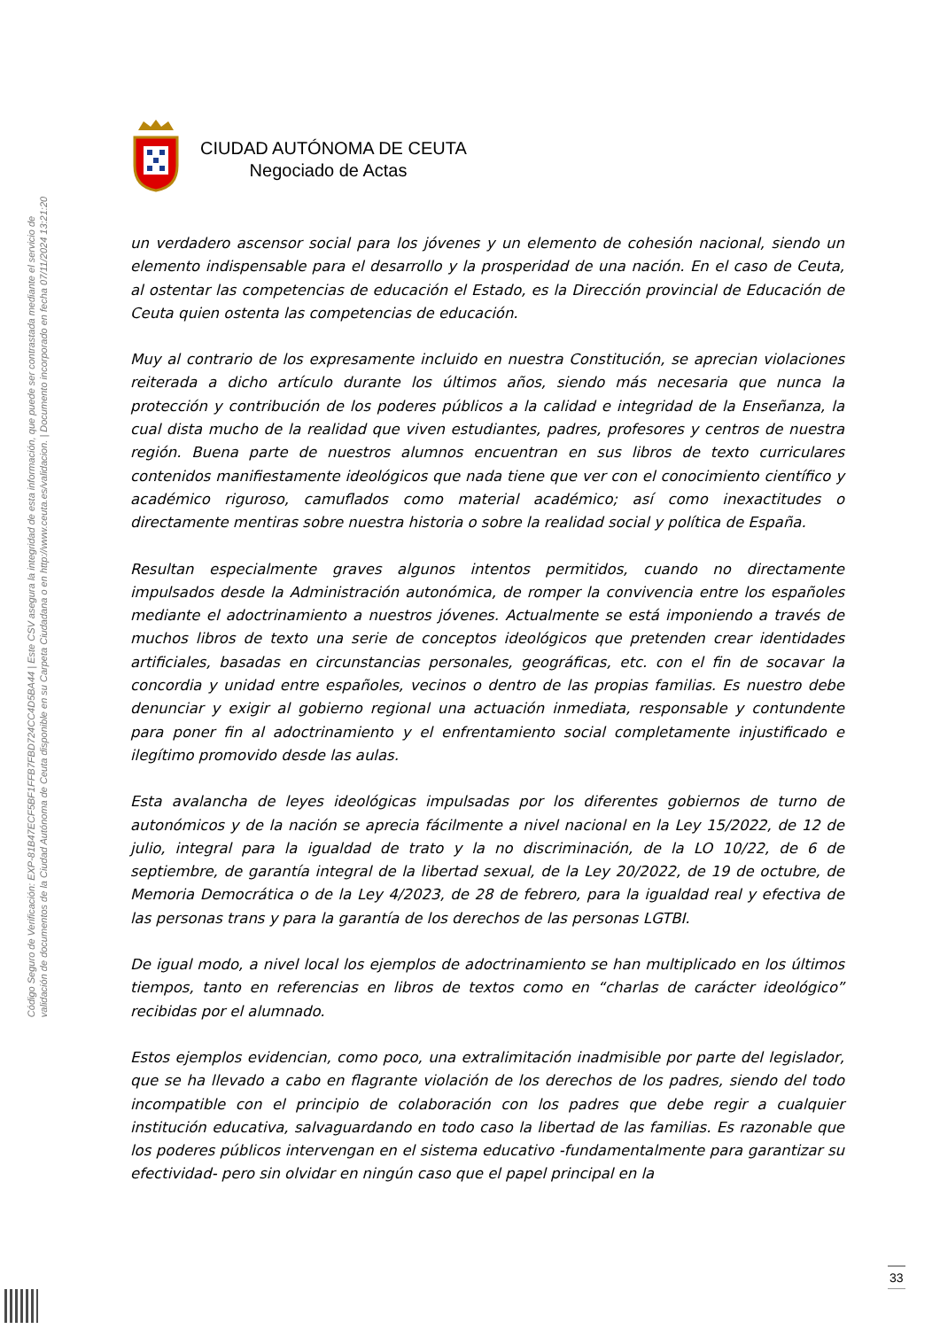Código Seguro de Verificación: EXP-81B47ECF5BF1FFB7FBD724CC4D5BA44 | Este CSV asegura la integridad de esta información, que puede ser contrastada mediante el servicio de
validación de documentos de la Ciudad Autónoma de Ceuta disponible en su Carpeta Ciudadana o en http://www.ceuta.es/validacion. | Documento incorporado en fecha 07/11/2024 13:21:20
CIUDAD AUTÓNOMA DE CEUTA
Negociado de Actas
un verdadero ascensor social para los jóvenes y un elemento de cohesión nacional, siendo un elemento indispensable para el desarrollo y la prosperidad de una nación. En el caso de Ceuta, al ostentar las competencias de educación el Estado, es la Dirección provincial de Educación de Ceuta quien ostenta las competencias de educación.
Muy al contrario de los expresamente incluido en nuestra Constitución, se aprecian violaciones reiterada a dicho artículo durante los últimos años, siendo más necesaria que nunca la protección y contribución de los poderes públicos a la calidad e integridad de la Enseñanza, la cual dista mucho de la realidad que viven estudiantes, padres, profesores y centros de nuestra región. Buena parte de nuestros alumnos encuentran en sus libros de texto curriculares contenidos manifiestamente ideológicos que nada tiene que ver con el conocimiento científico y académico riguroso, camuflados como material académico; así como inexactitudes o directamente mentiras sobre nuestra historia o sobre la realidad social y política de España.
Resultan especialmente graves algunos intentos permitidos, cuando no directamente impulsados desde la Administración autonómica, de romper la convivencia entre los españoles mediante el adoctrinamiento a nuestros jóvenes. Actualmente se está imponiendo a través de muchos libros de texto una serie de conceptos ideológicos que pretenden crear identidades artificiales, basadas en circunstancias personales, geográficas, etc. con el fin de socavar la concordia y unidad entre españoles, vecinos o dentro de las propias familias. Es nuestro debe denunciar y exigir al gobierno regional una actuación inmediata, responsable y contundente para poner fin al adoctrinamiento y el enfrentamiento social completamente injustificado e ilegítimo promovido desde las aulas.
Esta avalancha de leyes ideológicas impulsadas por los diferentes gobiernos de turno de autonómicos y de la nación se aprecia fácilmente a nivel nacional en la Ley 15/2022, de 12 de julio, integral para la igualdad de trato y la no discriminación, de la LO 10/22, de 6 de septiembre, de garantía integral de la libertad sexual, de la Ley 20/2022, de 19 de octubre, de Memoria Democrática o de la Ley 4/2023, de 28 de febrero, para la igualdad real y efectiva de las personas trans y para la garantía de los derechos de las personas LGTBI.
De igual modo, a nivel local los ejemplos de adoctrinamiento se han multiplicado en los últimos tiempos, tanto en referencias en libros de textos como en “charlas de carácter ideológico” recibidas por el alumnado.
Estos ejemplos evidencian, como poco, una extralimitación inadmisible por parte del legislador, que se ha llevado a cabo en flagrante violación de los derechos de los padres, siendo del todo incompatible con el principio de colaboración con los padres que debe regir a cualquier institución educativa, salvaguardando en todo caso la libertad de las familias. Es razonable que los poderes públicos intervengan en el sistema educativo -fundamentalmente para garantizar su efectividad- pero sin olvidar en ningún caso que el papel principal en la
33